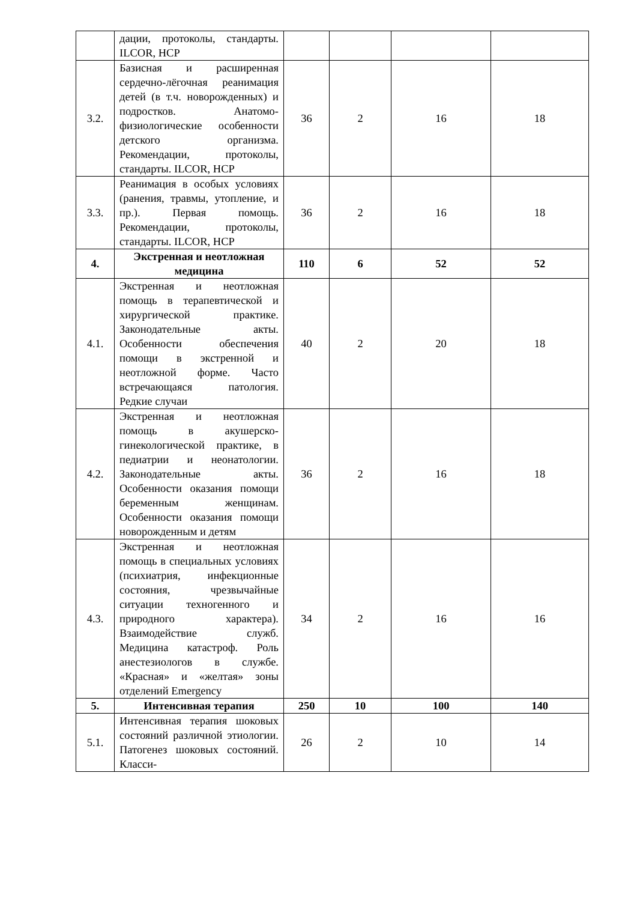| | дации, протоколы, стандарты. ILCOR, НСР | | | | |
| 3.2. | Базисная и расширенная сердечно-лёгочная реанимация детей (в т.ч. новорожденных) и подростков. Анатомо-физиологические особенности детского организма. Рекомендации, протоколы, стандарты. ILCOR, НСР | 36 | 2 | 16 | 18 |
| 3.3. | Реанимация в особых условиях (ранения, травмы, утопление, и пр.). Первая помощь. Рекомендации, протоколы, стандарты. ILCOR, НСР | 36 | 2 | 16 | 18 |
| 4. | Экстренная и неотложная медицина | 110 | 6 | 52 | 52 |
| 4.1. | Экстренная и неотложная помощь в терапевтической и хирургической практике. Законодательные акты. Особенности обеспечения помощи в экстренной и неотложной форме. Часто встречающаяся патология. Редкие случаи | 40 | 2 | 20 | 18 |
| 4.2. | Экстренная и неотложная помощь в акушерско-гинекологической практике, в педиатрии и неонатологии. Законодательные акты. Особенности оказания помощи беременным женщинам. Особенности оказания помощи новорожденным и детям | 36 | 2 | 16 | 18 |
| 4.3. | Экстренная и неотложная помощь в специальных условиях (психиатрия, инфекционные состояния, чрезвычайные ситуации техногенного и природного характера). Взаимодействие служб. Медицина катастроф. Роль анестезиологов в службе. «Красная» и «желтая» зоны отделений Emergency | 34 | 2 | 16 | 16 |
| 5. | Интенсивная терапия | 250 | 10 | 100 | 140 |
| 5.1. | Интенсивная терапия шоковых состояний различной этиологии. Патогенез шоковых состояний. Класси- | 26 | 2 | 10 | 14 |